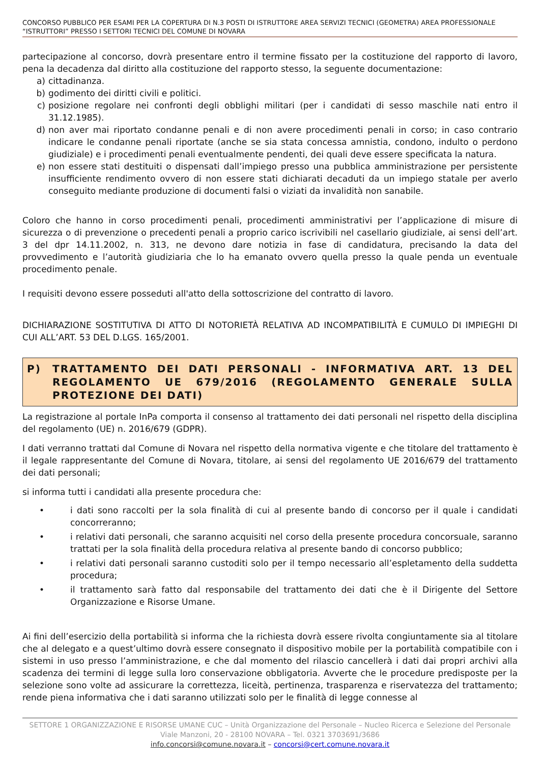CONCORSO PUBBLICO PER ESAMI PER LA COPERTURA DI N.3 POSTI DI ISTRUTTORE AREA SERVIZI TECNICI (GEOMETRA) AREA PROFESSIONALE “ISTRUTTORI” PRESSO I SETTORI TECNICI DEL COMUNE DI NOVARA
partecipazione al concorso, dovrà presentare entro il termine fissato per la costituzione del rapporto di lavoro, pena la decadenza dal diritto alla costituzione del rapporto stesso, la seguente documentazione:
a) cittadinanza.
b) godimento dei diritti civili e politici.
c) posizione regolare nei confronti degli obblighi militari (per i candidati di sesso maschile nati entro il 31.12.1985).
d) non aver mai riportato condanne penali e di non avere procedimenti penali in corso; in caso contrario indicare le condanne penali riportate (anche se sia stata concessa amnistia, condono, indulto o perdono giudiziale) e i procedimenti penali eventualmente pendenti, dei quali deve essere specificata la natura.
e) non essere stati destituiti o dispensati dall’impiego presso una pubblica amministrazione per persistente insufficiente rendimento ovvero di non essere stati dichiarati decaduti da un impiego statale per averlo conseguito mediante produzione di documenti falsi o viziati da invalidità non sanabile.
Coloro che hanno in corso procedimenti penali, procedimenti amministrativi per l’applicazione di misure di sicurezza o di prevenzione o precedenti penali a proprio carico iscrivibili nel casellario giudiziale, ai sensi dell’art. 3 del dpr 14.11.2002, n. 313, ne devono dare notizia in fase di candidatura, precisando la data del provvedimento e l’autorità giudiziaria che lo ha emanato ovvero quella presso la quale penda un eventuale procedimento penale.
I requisiti devono essere posseduti all'atto della sottoscrizione del contratto di lavoro.
DICHIARAZIONE SOSTITUTIVA DI ATTO DI NOTORIETÀ RELATIVA AD INCOMPATIBILITÀ E CUMULO DI IMPIEGHI DI CUI ALL’ART. 53 DEL D.LGS. 165/2001.
P) TRATTAMENTO DEI DATI PERSONALI - INFORMATIVA ART. 13 DEL REGOLAMENTO UE 679/2016 (REGOLAMENTO GENERALE SULLA PROTEZIONE DEI DATI)
La registrazione al portale InPa comporta il consenso al trattamento dei dati personali nel rispetto della disciplina del regolamento (UE) n. 2016/679 (GDPR).
I dati verranno trattati dal Comune di Novara nel rispetto della normativa vigente e che titolare del trattamento è il legale rappresentante del Comune di Novara, titolare, ai sensi del regolamento UE 2016/679 del trattamento dei dati personali;
si informa tutti i candidati alla presente procedura che:
• i dati sono raccolti per la sola finalità di cui al presente bando di concorso per il quale i candidati concorreranno;
• i relativi dati personali, che saranno acquisiti nel corso della presente procedura concorsuale, saranno trattati per la sola finalità della procedura relativa al presente bando di concorso pubblico;
• i relativi dati personali saranno custoditi solo per il tempo necessario all’espletamento della suddetta procedura;
• il trattamento sarà fatto dal responsabile del trattamento dei dati che è il Dirigente del Settore Organizzazione e Risorse Umane.
Ai fini dell’esercizio della portabilità si informa che la richiesta dovrà essere rivolta congiuntamente sia al titolare che al delegato e a quest’ultimo dovrà essere consegnato il dispositivo mobile per la portabilità compatibile con i sistemi in uso presso l’amministrazione, e che dal momento del rilascio cancellerà i dati dai propri archivi alla scadenza dei termini di legge sulla loro conservazione obbligatoria. Avverte che le procedure predisposte per la selezione sono volte ad assicurare la correttezza, liceità, pertinenza, trasparenza e riservatezza del trattamento; rende piena informativa che i dati saranno utilizzati solo per le finalità di legge connesse al
SETTORE 1 ORGANIZZAZIONE E RISORSE UMANE CUC – Unità Organizzazione del Personale – Nucleo Ricerca e Selezione del Personale
Viale Manzoni, 20 - 28100 NOVARA – Tel. 0321 3703691/3686
info.concorsi@comune.novara.it – concorsi@cert.comune.novara.it